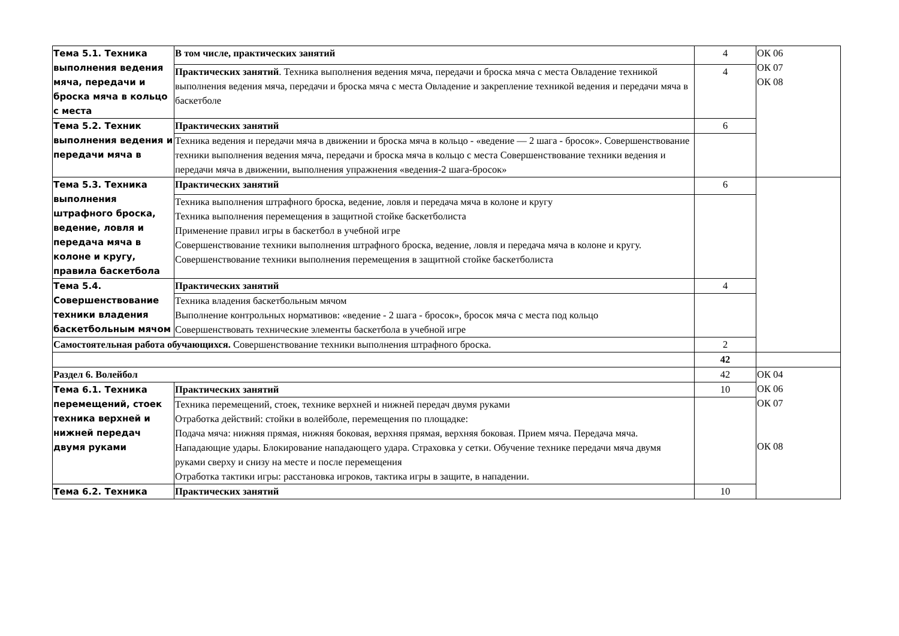| Тема 5.1. Техника выполнения ведения мяча, передачи и броска мяча в кольцо с места | В том числе, практических занятий | 4 | ОК 06 ОК 07 ОК 08 |
| | Практических занятий . Техника выполнения ведения мяча, передачи и броска мяча с места Овладение техникой выполнения ведения мяча, передачи и броска мяча с места Овладение и закрепление техникой ведения и передачи мяча в баскетболе | 4 | |
| Тема 5.2. Техник выполнения ведения и передачи мяча в | Практических занятий | 6 | |
| | Техника ведения и передачи мяча в движении и броска мяча в кольцо - «ведение — 2 шага - бросок». Совершенствование техники выполнения ведения мяча, передачи и броска мяча в кольцо с места Совершенствование техники ведения и передачи мяча в движении, выполнения упражнения «ведения-2 шага-бросок» | | |
| Тема 5.3. Техника выполнения штрафного броска, ведение, ловля и передача мяча в колоне и кругу, правила баскетбола | Практических занятий | 6 | |
| | Техника выполнения штрафного броска, ведение, ловля и передача мяча в колоне и кругу Техника выполнения перемещения в защитной стойке баскетболиста Применение правил игры в баскетбол в учебной игре Совершенствование техники выполнения штрафного броска, ведение, ловля и передача мяча в колоне и кругу. Совершенствование техники выполнения перемещения в защитной стойке баскетболиста | | |
| Тема 5.4. Совершенствование техники владения баскетбольным мячом | Практических занятий | 4 | |
| | Техника владения баскетбольным мячом Выполнение контрольных нормативов: «ведение - 2 шага - бросок», бросок мяча с места под кольцо Совершенствовать технические элементы баскетбола в учебной игре | | |
| Самостоятельная работа обучающихся. Совершенствование техники выполнения штрафного броска. | | 2 | |
| | | 42 | |
| Раздел 6. Волейбол | | 42 | ОК 04 ОК 06 ОК 07 ОК 08 |
| Тема 6.1. Техника перемещений, стоек техника верхней и нижней передач двумя руками | Практических занятий | 10 | |
| | Техника перемещений, стоек, технике верхней и нижней передач двумя руками Отработка действий: стойки в волейболе, перемещения по площадке: Подача мяча: нижняя прямая, нижняя боковая, верхняя прямая, верхняя боковая. Прием мяча. Передача мяча. Нападающие удары. Блокирование нападающего удара. Страховка у сетки. Обучение технике передачи мяча двумя руками сверху и снизу на месте и после перемещения Отработка тактики игры: расстановка игроков, тактика игры в защите, в нападении. | | |
| Тема 6.2. Техника | Практических занятий | 10 | |